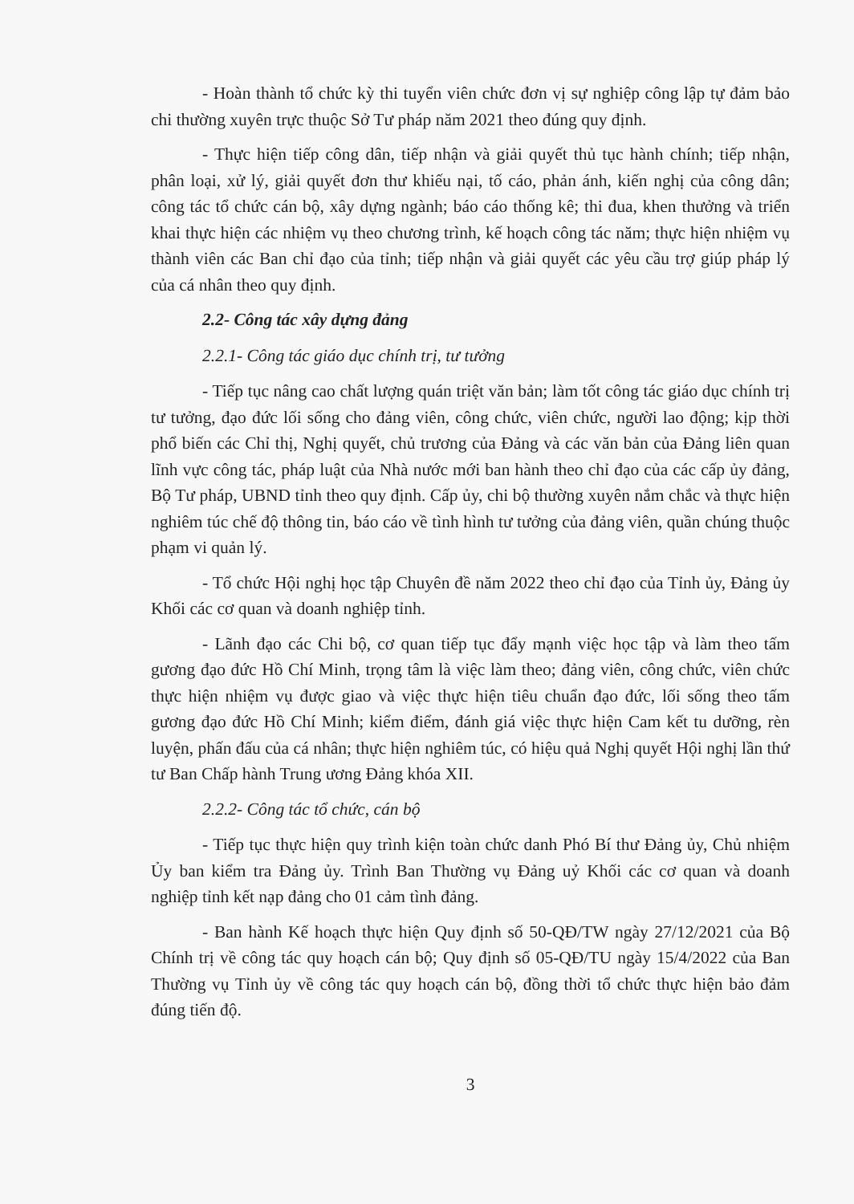- Hoàn thành tổ chức kỳ thi tuyển viên chức đơn vị sự nghiệp công lập tự đảm bảo chi thường xuyên trực thuộc Sở Tư pháp năm 2021 theo đúng quy định.
- Thực hiện tiếp công dân, tiếp nhận và giải quyết thủ tục hành chính; tiếp nhận, phân loại, xử lý, giải quyết đơn thư khiếu nại, tố cáo, phản ánh, kiến nghị của công dân; công tác tổ chức cán bộ, xây dựng ngành; báo cáo thống kê; thi đua, khen thưởng và triển khai thực hiện các nhiệm vụ theo chương trình, kế hoạch công tác năm; thực hiện nhiệm vụ thành viên các Ban chỉ đạo của tỉnh; tiếp nhận và giải quyết các yêu cầu trợ giúp pháp lý của cá nhân theo quy định.
2.2- Công tác xây dựng đảng
2.2.1- Công tác giáo dục chính trị, tư tưởng
- Tiếp tục nâng cao chất lượng quán triệt văn bản; làm tốt công tác giáo dục chính trị tư tưởng, đạo đức lối sống cho đảng viên, công chức, viên chức, người lao động; kịp thời phổ biến các Chỉ thị, Nghị quyết, chủ trương của Đảng và các văn bản của Đảng liên quan lĩnh vực công tác, pháp luật của Nhà nước mới ban hành theo chỉ đạo của các cấp ủy đảng, Bộ Tư pháp, UBND tỉnh theo quy định. Cấp ủy, chi bộ thường xuyên nắm chắc và thực hiện nghiêm túc chế độ thông tin, báo cáo về tình hình tư tưởng của đảng viên, quần chúng thuộc phạm vi quản lý.
- Tổ chức Hội nghị học tập Chuyên đề năm 2022 theo chỉ đạo của Tỉnh ủy, Đảng ủy Khối các cơ quan và doanh nghiệp tỉnh.
- Lãnh đạo các Chi bộ, cơ quan tiếp tục đẩy mạnh việc học tập và làm theo tấm gương đạo đức Hồ Chí Minh, trọng tâm là việc làm theo; đảng viên, công chức, viên chức thực hiện nhiệm vụ được giao và việc thực hiện tiêu chuẩn đạo đức, lối sống theo tấm gương đạo đức Hồ Chí Minh; kiểm điểm, đánh giá việc thực hiện Cam kết tu dưỡng, rèn luyện, phấn đấu của cá nhân; thực hiện nghiêm túc, có hiệu quả Nghị quyết Hội nghị lần thứ tư Ban Chấp hành Trung ương Đảng khóa XII.
2.2.2- Công tác tổ chức, cán bộ
- Tiếp tục thực hiện quy trình kiện toàn chức danh Phó Bí thư Đảng ủy, Chủ nhiệm Ủy ban kiểm tra Đảng ủy. Trình Ban Thường vụ Đảng uỷ Khối các cơ quan và doanh nghiệp tỉnh kết nạp đảng cho 01 cảm tình đảng.
- Ban hành Kế hoạch thực hiện Quy định số 50-QĐ/TW ngày 27/12/2021 của Bộ Chính trị về công tác quy hoạch cán bộ; Quy định số 05-QĐ/TU ngày 15/4/2022 của Ban Thường vụ Tỉnh ủy về công tác quy hoạch cán bộ, đồng thời tổ chức thực hiện bảo đảm đúng tiến độ.
3